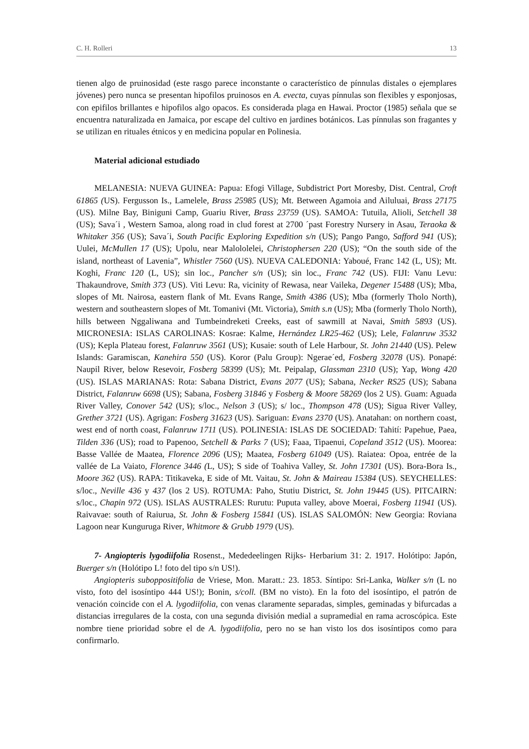C. H. Rolleri 13
tienen algo de pruinosidad (este rasgo parece inconstante o característico de pínnulas distales o ejemplares jóvenes) pero nunca se presentan hipofilos pruinosos en A. evecta, cuyas pínnulas son flexibles y esponjosas, con epifilos brillantes e hipofilos algo opacos. Es considerada plaga en Hawai. Proctor (1985) señala que se encuentra naturalizada en Jamaica, por escape del cultivo en jardines botánicos. Las pínnulas son fragantes y se utilizan en rituales étnicos y en medicina popular en Polinesia.
Material adicional estudiado
MELANESIA: NUEVA GUINEA: Papua: Efogi Village, Subdistrict Port Moresby, Dist. Central, Croft 61865 (US). Fergusson Is., Lamelele, Brass 25985 (US); Mt. Between Agamoia and Ailuluai, Brass 27175 (US). Milne Bay, Biniguni Camp, Guariu River, Brass 23759 (US). SAMOA: Tutuila, Alioli, Setchell 38 (US); Sava´i , Western Samoa, along road in clud forest at 2700 ´past Forestry Nursery in Asau, Teraoka & Whitaker 356 (US); Sava´i, South Pacific Exploring Expedition s/n (US); Pango Pango, Safford 941 (US); Uulei, McMullen 17 (US); Upolu, near Malololelei, Christophersen 220 (US); “On the south side of the island, northeast of Lavenia”, Whistler 7560 (US). NUEVA CALEDONIA: Yaboué, Franc 142 (L, US); Mt. Koghi, Franc 120 (L, US); sin loc., Pancher s/n (US); sin loc., Franc 742 (US). FIJI: Vanu Levu: Thakaundrove, Smith 373 (US). Viti Levu: Ra, vicinity of Rewasa, near Vaileka, Degener 15488 (US); Mba, slopes of Mt. Nairosa, eastern flank of Mt. Evans Range, Smith 4386 (US); Mba (formerly Tholo North), western and southeastern slopes of Mt. Tomanivi (Mt. Victoria), Smith s.n (US); Mba (formerly Tholo North), hills between Nggaliwana and Tumbeindreketi Creeks, east of sawmill at Navai, Smith 5893 (US). MICRONESIA: ISLAS CAROLINAS: Kosrae: Kalme, Hernández LR25-462 (US); Lele, Falanruw 3532 (US); Kepla Plateau forest, Falanruw 3561 (US); Kusaie: south of Lele Harbour, St. John 21440 (US). Pelew Islands: Garamiscan, Kanehira 550 (US). Koror (Palu Group): Ngerae´ed, Fosberg 32078 (US). Ponapé: Naupil River, below Resevoir, Fosberg 58399 (US); Mt. Peipalap, Glassman 2310 (US); Yap, Wong 420 (US). ISLAS MARIANAS: Rota: Sabana District, Evans 2077 (US); Sabana, Necker RS25 (US); Sabana District, Falanruw 6698 (US); Sabana, Fosberg 31846 y Fosberg & Moore 58269 (los 2 US). Guam: Aguada River Valley, Conover 542 (US); s/loc., Nelson 3 (US); s/ loc., Thompson 478 (US); Sigua River Valley, Grether 3721 (US). Agrigan: Fosberg 31623 (US). Sariguan: Evans 2370 (US). Anatahan: on northern coast, west end of north coast, Falanruw 1711 (US). POLINESIA: ISLAS DE SOCIEDAD: Tahití: Papehue, Paea, Tilden 336 (US); road to Papenoo, Setchell & Parks 7 (US); Faaa, Tipaenui, Copeland 3512 (US). Moorea: Basse Vallée de Maatea, Florence 2096 (US); Maatea, Fosberg 61049 (US). Raiatea: Opoa, entrée de la vallée de La Vaiato, Florence 3446 (L, US); S side of Toahiva Valley, St. John 17301 (US). Bora-Bora Is., Moore 362 (US). RAPA: Titikaveka, E side of Mt. Vaitau, St. John & Maireau 15384 (US). SEYCHELLES: s/loc., Neville 436 y 437 (los 2 US). ROTUMA: Paho, Stutiu District, St. John 19445 (US). PITCAIRN: s/loc., Chapin 972 (US). ISLAS AUSTRALES: Rurutu: Puputa valley, above Moerai, Fosberg 11941 (US). Raivavae: south of Raiurua, St. John & Fosberg 15841 (US). ISLAS SALOMÓN: New Georgia: Roviana Lagoon near Kunguruga River, Whitmore & Grubb 1979 (US).
7- Angiopteris lygodiifolia Rosenst., Mededeelingen Rijks- Herbarium 31: 2. 1917. Holótipo: Japón, Buerger s/n (Holótipo L! foto del tipo s/n US!).
Angiopteris suboppositifolia de Vriese, Mon. Maratt.: 23. 1853. Síntipo: Sri-Lanka, Walker s/n (L no visto, foto del isosíntipo 444 US!); Bonin, s/coll. (BM no visto). En la foto del isosíntipo, el patrón de venación coincide con el A. lygodiifolia, con venas claramente separadas, simples, geminadas y bifurcadas a distancias irregulares de la costa, con una segunda división medial a supramedial en rama acroscópica. Este nombre tiene prioridad sobre el de A. lygodiifolia, pero no se han visto los dos isosíntipos como para confirmarlo.